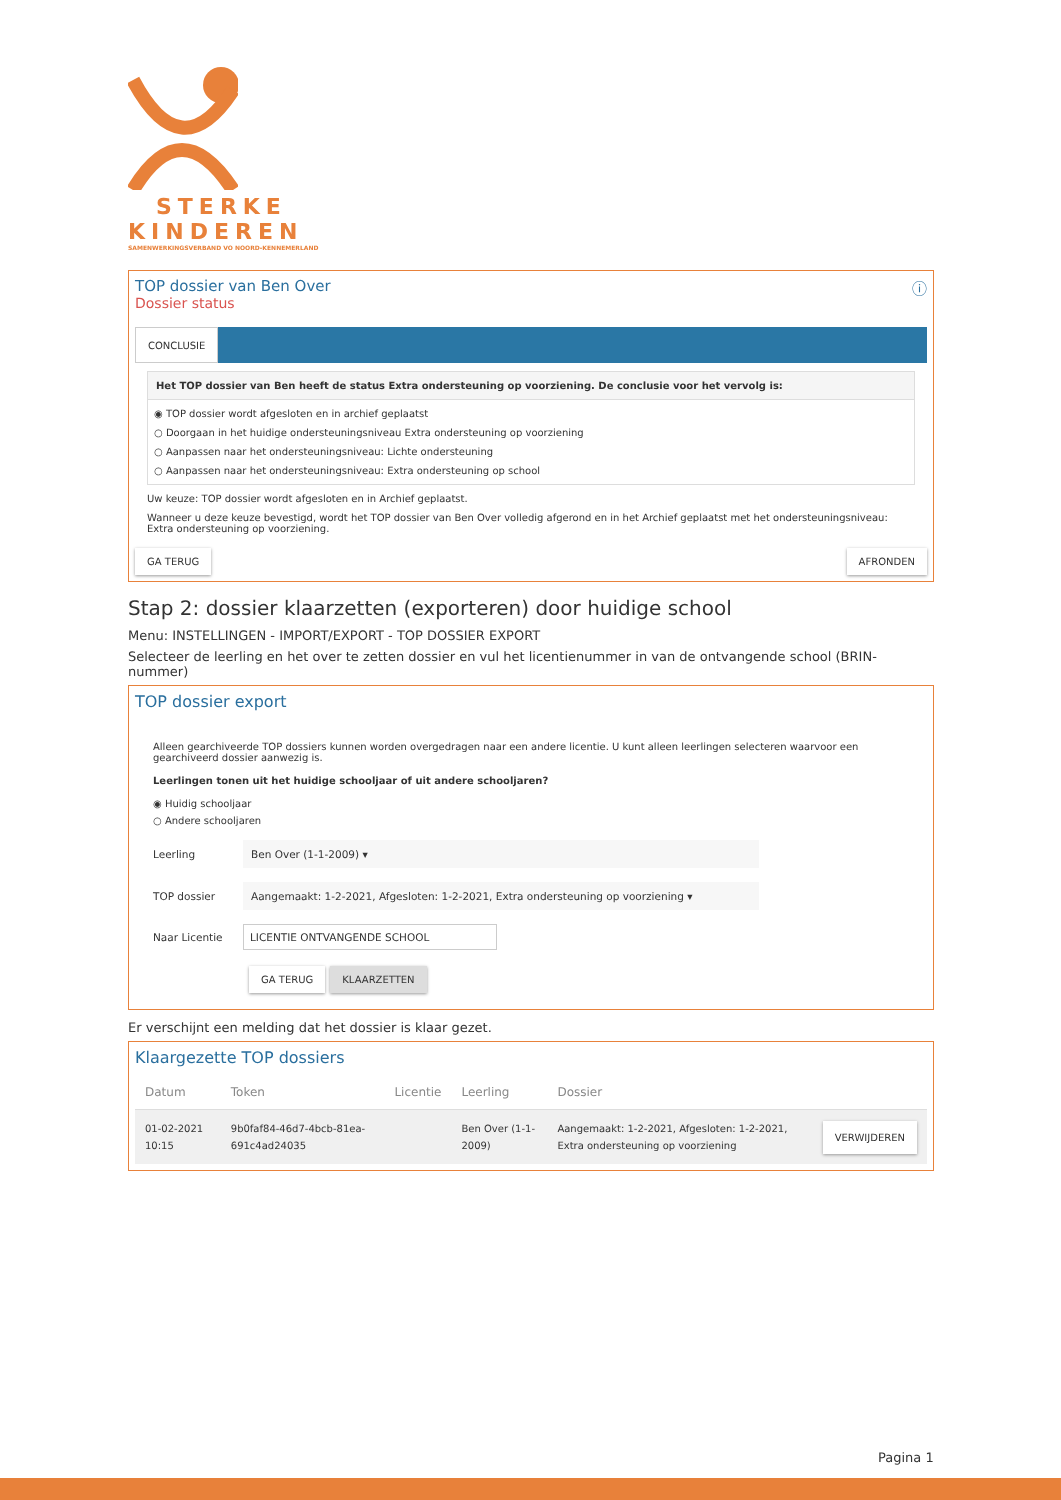STERKE
KINDEREN
SAMENWERKINGSVERBAND VO NOORD-KENNEMERLAND
TOP dossier van Ben Over ⓘ
Dossier status
CONCLUSIE
Het TOP dossier van Ben heeft de status Extra ondersteuning op voorziening. De conclusie voor het vervolg is:
◉ TOP dossier wordt afgesloten en in archief geplaatst
○ Doorgaan in het huidige ondersteuningsniveau Extra ondersteuning op voorziening
○ Aanpassen naar het ondersteuningsniveau: Lichte ondersteuning
○ Aanpassen naar het ondersteuningsniveau: Extra ondersteuning op school
Uw keuze: TOP dossier wordt afgesloten en in Archief geplaatst.
Wanneer u deze keuze bevestigd, wordt het TOP dossier van Ben Over volledig afgerond en in het Archief geplaatst met het ondersteuningsniveau: Extra ondersteuning op voorziening.
GA TERUG AFRONDEN
Stap 2: dossier klaarzetten (exporteren) door huidige school
Menu: INSTELLINGEN - IMPORT/EXPORT - TOP DOSSIER EXPORT
Selecteer de leerling en het over te zetten dossier en vul het licentienummer in van de ontvangende school (BRIN-nummer)
TOP dossier export
Alleen gearchiveerde TOP dossiers kunnen worden overgedragen naar een andere licentie. U kunt alleen leerlingen selecteren waarvoor een gearchiveerd dossier aanwezig is.
Leerlingen tonen uit het huidige schooljaar of uit andere schooljaren?
◉ Huidig schooljaar
○ Andere schooljaren
Leerling Ben Over (1-1-2009) ▾
TOP dossier Aangemaakt: 1-2-2021, Afgesloten: 1-2-2021, Extra ondersteuning op voorziening ▾
Naar Licentie LICENTIE ONTVANGENDE SCHOOL
GA TERUG KLAARZETTEN
Er verschijnt een melding dat het dossier is klaar gezet.
Klaargezette TOP dossiers
| Datum | Token | Licentie | Leerling | Dossier | |
| --- | --- | --- | --- | --- | --- |
| 01-02-2021 10:15 | 9b0faf84-46d7-4bcb-81ea-691c4ad24035 | | Ben Over (1-1-2009) | Aangemaakt: 1-2-2021, Afgesloten: 1-2-2021, Extra ondersteuning op voorziening | VERWIJDEREN |
Pagina 1